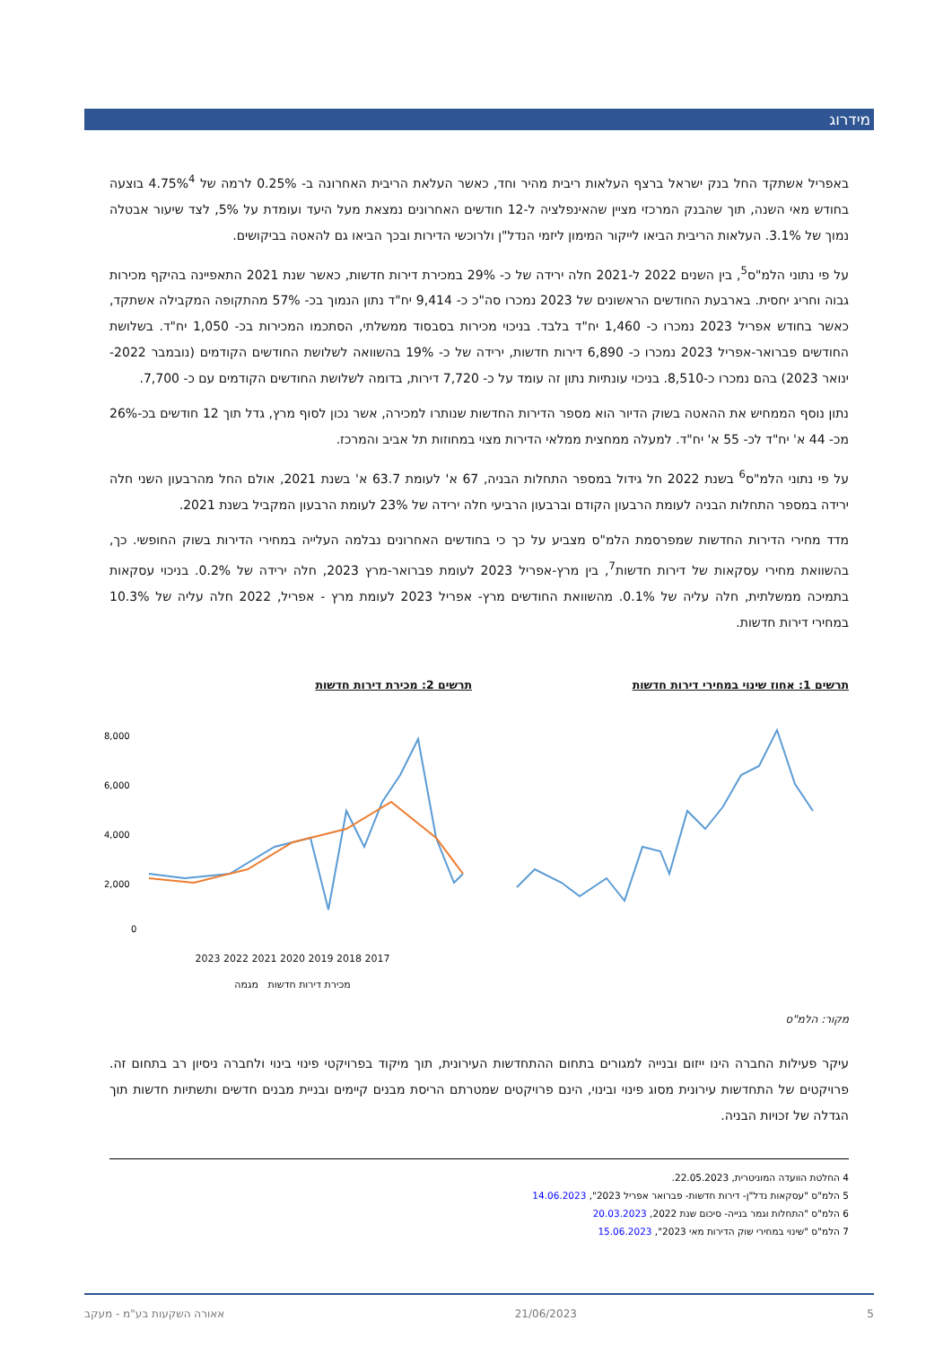מידרוג
באפריל אשתקד החל בנק ישראל ברצף העלאות ריבית מהיר וחד, כאשר העלאת הריבית האחרונה ב- 0.25% לרמה של 4.75%<sup>4</sup> בוצעה בחודש מאי השנה, תוך שהבנק המרכזי מציין שהאינפלציה ל-12 חודשים האחרונים נמצאת מעל היעד ועומדת על 5%, לצד שיעור אבטלה נמוך של 3.1%. העלאות הריבית הביאו לייקור המימון ליזמי הנדל"ן ולרוכשי הדירות ובכך הביאו גם להאטה בביקושים.
על פי נתוני הלמ"ס<sup>5</sup>, בין השנים 2022 ל-2021 חלה ירידה של כ- 29% במכירת דירות חדשות, כאשר שנת 2021 התאפיינה בהיקף מכירות גבוה וחריג יחסית. בארבעת החודשים הראשונים של 2023 נמכרו סה"כ כ- 9,414 יח"ד נתון הנמוך בכ- 57% מהתקופה המקבילה אשתקד, כאשר בחודש אפריל 2023 נמכרו כ- 1,460 יח"ד בלבד. בניכוי מכירות בסבסוד ממשלתי, הסתכמו המכירות בכ- 1,050 יח"ד. בשלושת החודשים פברואר-אפריל 2023 נמכרו כ- 6,890 דירות חדשות, ירידה של כ- 19% בהשוואה לשלושת החודשים הקודמים (נובמבר 2022- ינואר 2023) בהם נמכרו כ-8,510. בניכוי עונתיות נתון זה עומד על כ- 7,720 דירות, בדומה לשלושת החודשים הקודמים עם כ- 7,700.
נתון נוסף הממחיש את ההאטה בשוק הדיור הוא מספר הדירות החדשות שנותרו למכירה, אשר נכון לסוף מרץ, גדל תוך 12 חודשים בכ-26% מכ- 44 א' יח"ד לכ- 55 א' יח"ד. למעלה ממחצית ממלאי הדירות מצוי במחוזות תל אביב והמרכז.
על פי נתוני הלמ"ס<sup>6</sup> בשנת 2022 חל גידול במספר התחלות הבניה, 67 א' לעומת 63.7 א' בשנת 2021, אולם החל מהרבעון השני חלה ירידה במספר התחלות הבניה לעומת הרבעון הקודם וברבעון הרביעי חלה ירידה של 23% לעומת הרבעון המקביל בשנת 2021.
מדד מחירי הדירות החדשות שמפרסמת הלמ"ס מצביע על כך כי בחודשים האחרונים נבלמה העלייה במחירי הדירות בשוק החופשי. כך, בהשוואת מחירי עסקאות של דירות חדשות<sup>7</sup>, בין מרץ-אפריל 2023 לעומת פברואר-מרץ 2023, חלה ירידה של 0.2%. בניכוי עסקאות בתמיכה ממשלתית, חלה עליה של 0.1%. מהשוואת החודשים מרץ- אפריל 2023 לעומת מרץ - אפריל, 2022 חלה עליה של 10.3% במחירי דירות חדשות.
תרשים 1: אחוז שינוי במחירי דירות חדשות תרשים 2: מכירת דירות חדשות
8,000
6,000
4,000
2,000
0
2017 2018 2019 2020 2021 2022 2023
מכירת דירות חדשות מגמה
מקור: הלמ"ס
עיקר פעילות החברה הינו ייזום ובנייה למגורים בתחום ההתחדשות העירונית, תוך מיקוד בפרויקטי פינוי בינוי ולחברה ניסיון רב בתחום זה. פרויקטים של התחדשות עירונית מסוג פינוי ובינוי, הינם פרויקטים שמטרתם הריסת מבנים קיימים ובניית מבנים חדשים ותשתיות חדשות תוך הגדלה של זכויות הבניה.
4 החלטת הוועדה המוניטרית, 22.05.2023.
5 הלמ"ס "עסקאות נדל"ן- דירות חדשות- פברואר אפריל 2023", 14.06.2023
6 הלמ"ס "התחלות וגמר בנייה- סיכום שנת 2022, 20.03.2023
7 הלמ"ס "שינוי במחירי שוק הדירות מאי 2023", 15.06.2023
5 21/06/2023 אאורה השקעות בע"מ - מעקב